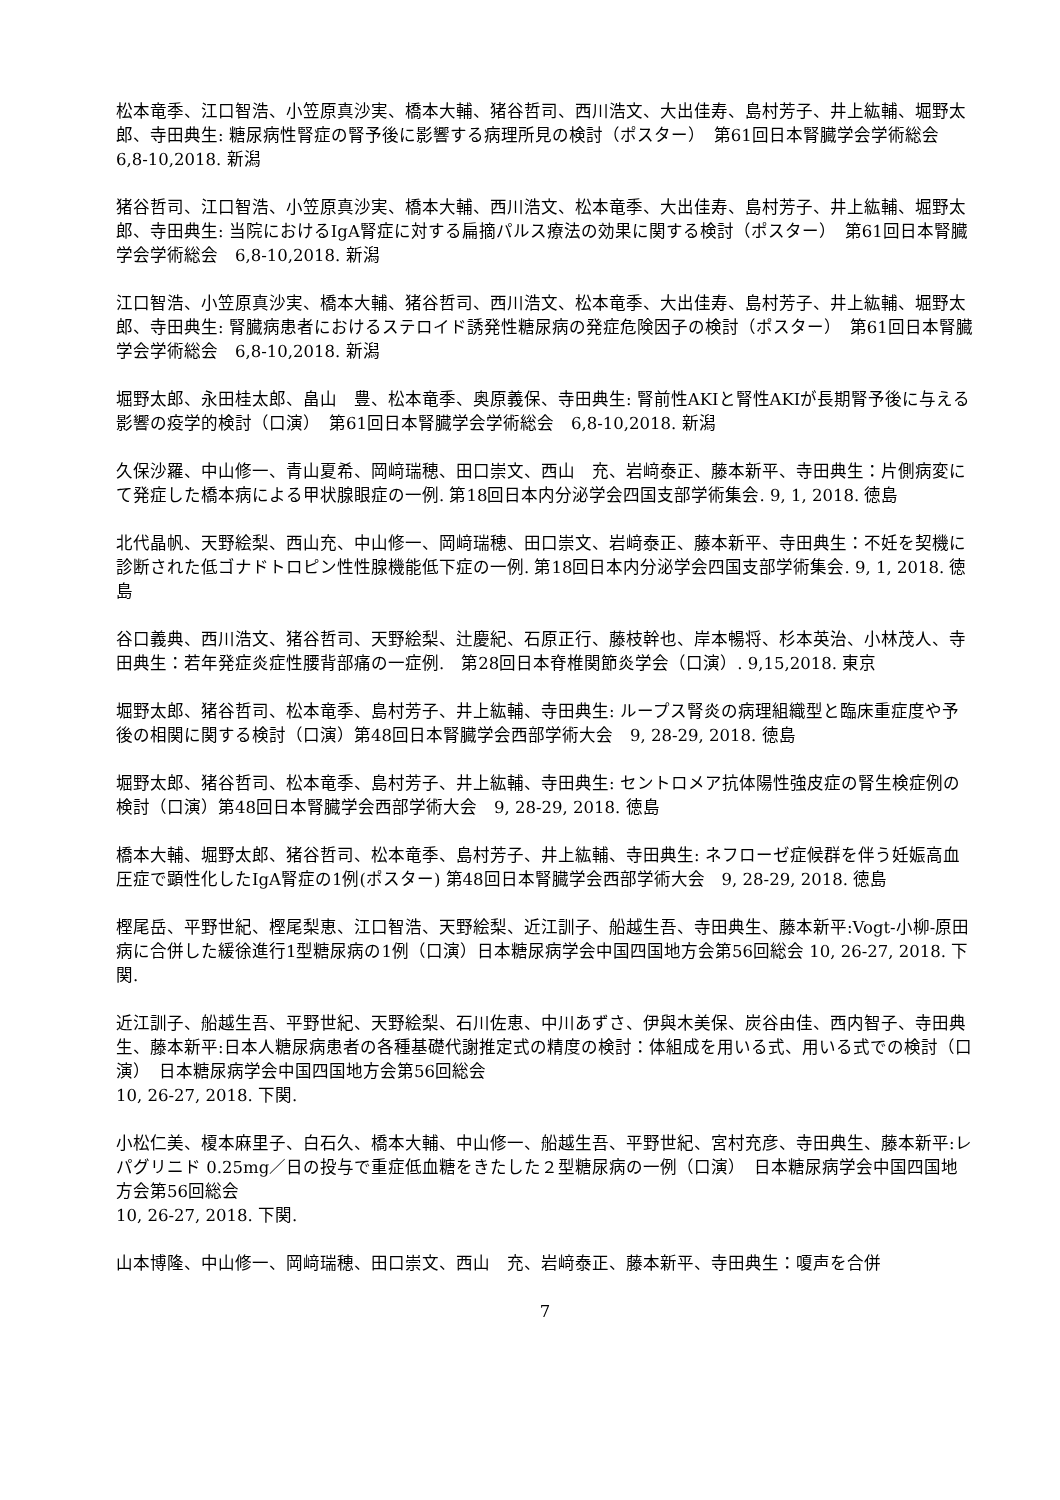松本竜季、江口智浩、小笠原真沙実、橋本大輔、猪谷哲司、西川浩文、大出佳寿、島村芳子、井上紘輔、堀野太郎、寺田典生: 糖尿病性腎症の腎予後に影響する病理所見の検討（ポスター）　第61回日本腎臓学会学術総会　6,8-10,2018. 新潟
猪谷哲司、江口智浩、小笠原真沙実、橋本大輔、西川浩文、松本竜季、大出佳寿、島村芳子、井上紘輔、堀野太郎、寺田典生: 当院におけるIgA腎症に対する扁摘パルス療法の効果に関する検討（ポスター）　第61回日本腎臓学会学術総会　6,8-10,2018. 新潟
江口智浩、小笠原真沙実、橋本大輔、猪谷哲司、西川浩文、松本竜季、大出佳寿、島村芳子、井上紘輔、堀野太郎、寺田典生: 腎臓病患者におけるステロイド誘発性糖尿病の発症危険因子の検討（ポスター）　第61回日本腎臓学会学術総会　6,8-10,2018. 新潟
堀野太郎、永田桂太郎、畠山　豊、松本竜季、奥原義保、寺田典生: 腎前性AKIと腎性AKIが長期腎予後に与える影響の疫学的検討（口演）　第61回日本腎臓学会学術総会　6,8-10,2018. 新潟
久保沙羅、中山修一、青山夏希、岡﨑瑞穂、田口崇文、西山　充、岩﨑泰正、藤本新平、寺田典生：片側病変にて発症した橋本病による甲状腺眼症の一例. 第18回日本内分泌学会四国支部学術集会. 9, 1, 2018. 徳島
北代晶帆、天野絵梨、西山充、中山修一、岡﨑瑞穂、田口崇文、岩﨑泰正、藤本新平、寺田典生：不妊を契機に診断された低ゴナドトロピン性性腺機能低下症の一例. 第18回日本内分泌学会四国支部学術集会. 9, 1, 2018. 徳島
谷口義典、西川浩文、猪谷哲司、天野絵梨、辻慶紀、石原正行、藤枝幹也、岸本暢将、杉本英治、小林茂人、寺田典生：若年発症炎症性腰背部痛の一症例.　第28回日本脊椎関節炎学会（口演）. 9,15,2018. 東京
堀野太郎、猪谷哲司、松本竜季、島村芳子、井上紘輔、寺田典生: ループス腎炎の病理組織型と臨床重症度や予後の相関に関する検討（口演）第48回日本腎臓学会西部学術大会　9, 28-29, 2018. 徳島
堀野太郎、猪谷哲司、松本竜季、島村芳子、井上紘輔、寺田典生: セントロメア抗体陽性強皮症の腎生検症例の検討（口演）第48回日本腎臓学会西部学術大会　9, 28-29, 2018. 徳島
橋本大輔、堀野太郎、猪谷哲司、松本竜季、島村芳子、井上紘輔、寺田典生: ネフローゼ症候群を伴う妊娠高血圧症で顕性化したIgA腎症の1例(ポスター) 第48回日本腎臓学会西部学術大会　9, 28-29, 2018. 徳島
樫尾岳、平野世紀、樫尾梨恵、江口智浩、天野絵梨、近江訓子、船越生吾、寺田典生、藤本新平:Vogt-小柳-原田病に合併した緩徐進行1型糖尿病の1例（口演）日本糖尿病学会中国四国地方会第56回総会 10, 26-27, 2018. 下関.
近江訓子、船越生吾、平野世紀、天野絵梨、石川佐恵、中川あずさ、伊與木美保、炭谷由佳、西内智子、寺田典生、藤本新平:日本人糖尿病患者の各種基礎代謝推定式の精度の検討：体組成を用いる式、用いる式での検討（口演）　日本糖尿病学会中国四国地方会第56回総会
10, 26-27, 2018. 下関.
小松仁美、榎本麻里子、白石久、橋本大輔、中山修一、船越生吾、平野世紀、宮村充彦、寺田典生、藤本新平:レパグリニド 0.25mg／日の投与で重症低血糖をきたした２型糖尿病の一例（口演）　日本糖尿病学会中国四国地方会第56回総会
10, 26-27, 2018. 下関.
山本博隆、中山修一、岡﨑瑞穂、田口崇文、西山　充、岩﨑泰正、藤本新平、寺田典生：嗄声を合併
7